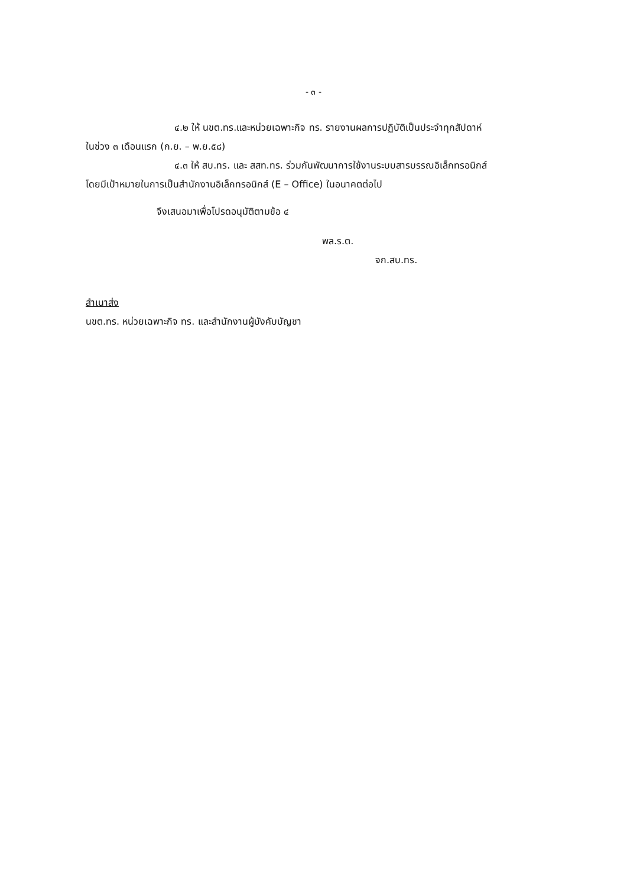- ๓ -
๔.๒ ให้ นขต.ทร.และหน่วยเฉพาะกิจ ทร. รายงานผลการปฏิบัติเป็นประจำทุกสัปดาห์
ในช่วง ๓ เดือนแรก (ก.ย. – พ.ย.๕๘)
๔.๓ ให้ สบ.ทร. และ สสท.ทร. ร่วมกันพัฒนาการใช้งานระบบสารบรรณอิเล็กทรอนิกส์
โดยมีเป้าหมายในการเป็นสำนักงานอิเล็กทรอนิกส์ (E – Office) ในอนาคตต่อไป
จึงเสนอมาเพื่อโปรดอนุมัติตามข้อ ๔
พล.ร.ต.
จก.สบ.ทร.
สำเนาส่ง
นขต.ทร. หน่วยเฉพาะกิจ ทร. และสำนักงานผู้บังคับบัญชา